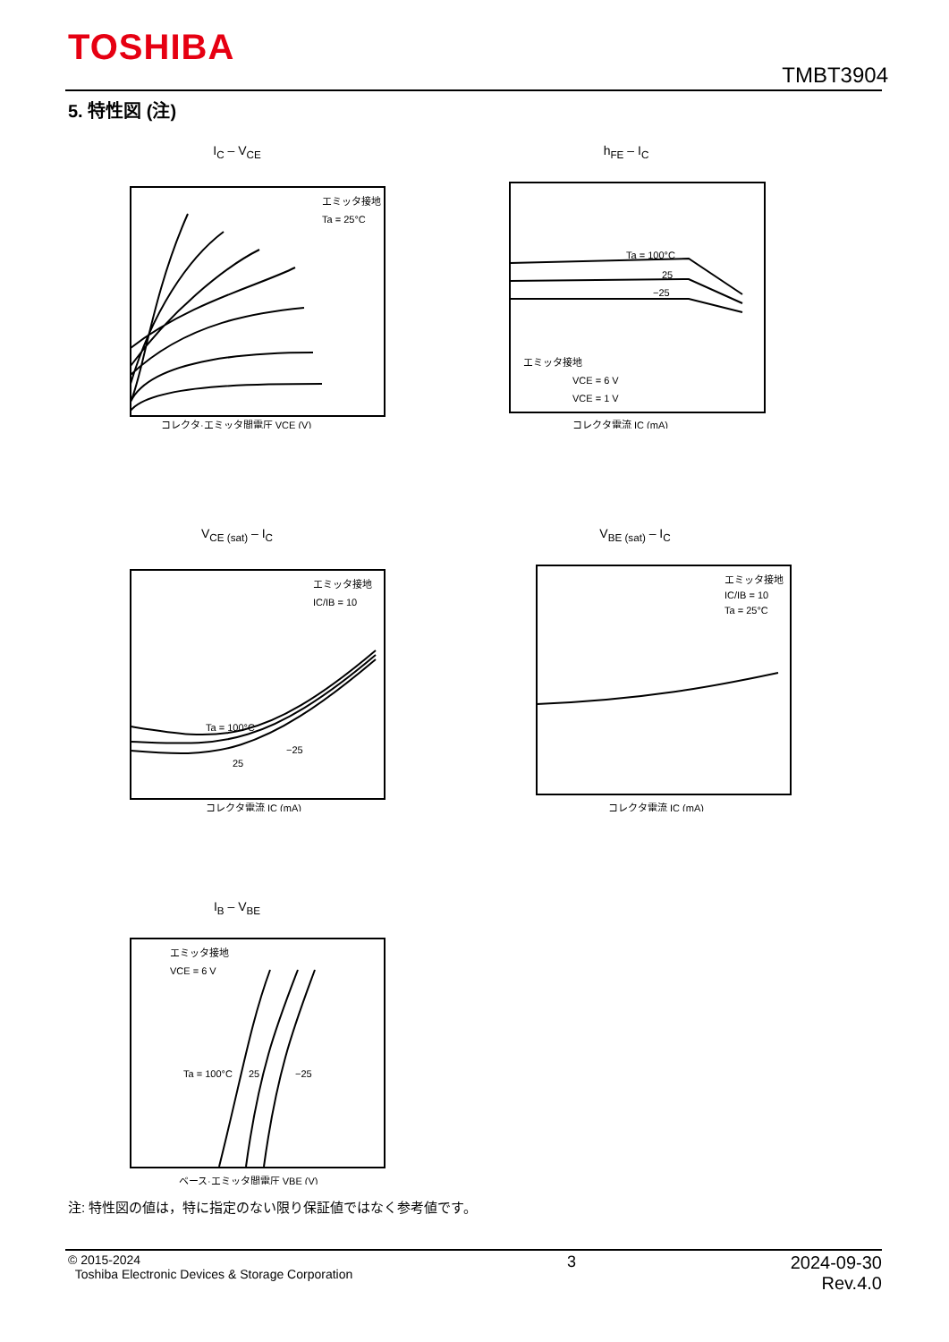TOSHIBA
TMBT3904
5. 特性図 (注)
I<sub>C</sub> – V<sub>CE</sub>
エミッタ接地
Ta = 25°C
コレクタ·エミッタ間電圧 VCE (V)
h<sub>FE</sub> – I<sub>C</sub>
Ta = 100°C
25
−25
エミッタ接地
VCE = 6 V
VCE = 1 V
コレクタ電流 IC (mA)
V<sub>CE (sat)</sub> – I<sub>C</sub>
エミッタ接地
IC/IB = 10
Ta = 100°C
−25
25
コレクタ電流 IC (mA)
V<sub>BE (sat)</sub> – I<sub>C</sub>
エミッタ接地
IC/IB = 10
Ta = 25°C
コレクタ電流 IC (mA)
I<sub>B</sub> – V<sub>BE</sub>
エミッタ接地
VCE = 6 V
Ta = 100°C
25
−25
ベース·エミッタ間電圧 VBE (V)
注: 特性図の値は，特に指定のない限り保証値ではなく参考値です。
© 2015-2024
Toshiba Electronic Devices & Storage Corporation
3 2024-09-30
Rev.4.0